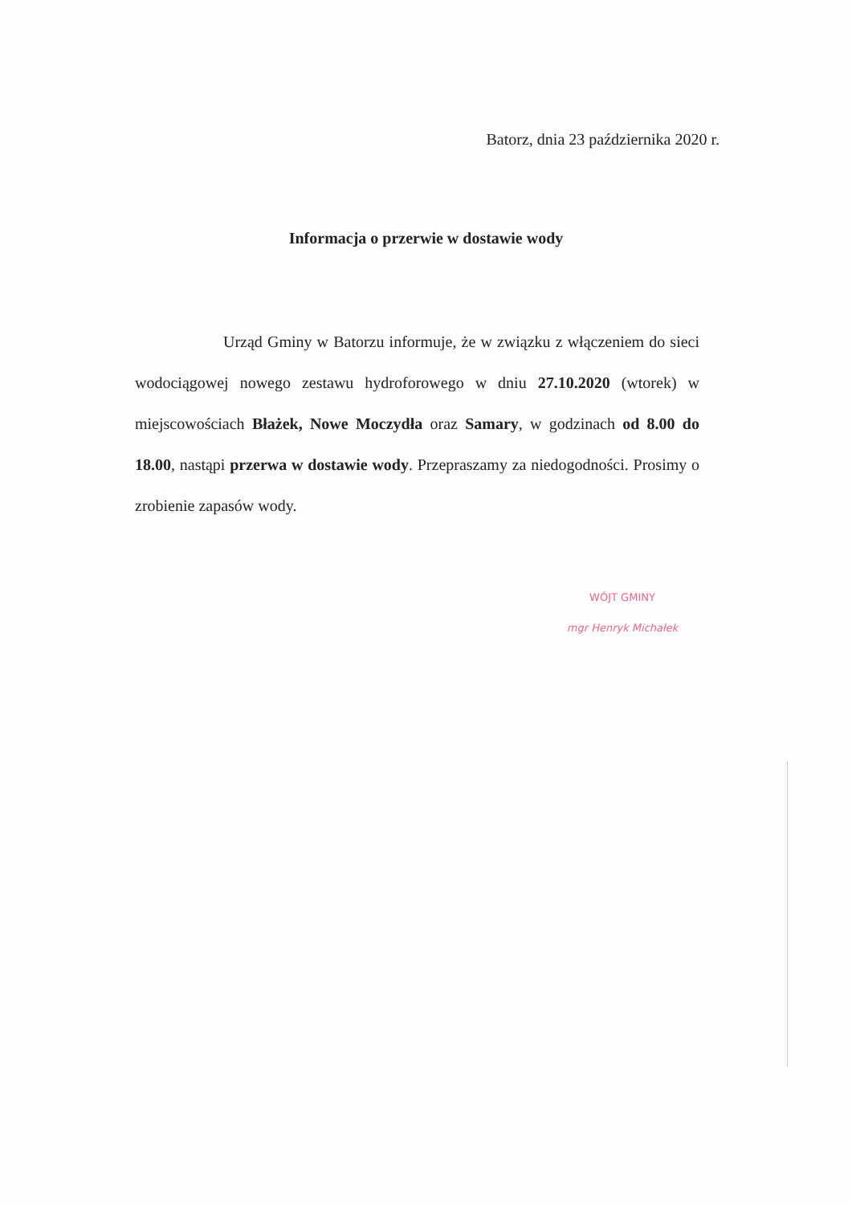Batorz, dnia 23 października 2020 r.
Informacja o przerwie w dostawie wody
Urząd Gminy w Batorzu informuje, że w związku z włączeniem do sieci wodociągowej nowego zestawu hydroforowego w dniu 27.10.2020 (wtorek) w miejscowościach Błażek, Nowe Moczydła oraz Samary, w godzinach od 8.00 do 18.00, nastąpi przerwa w dostawie wody. Przepraszamy za niedogodności. Prosimy o zrobienie zapasów wody.
WÓJT GMINY
mgr Henryk Michałek